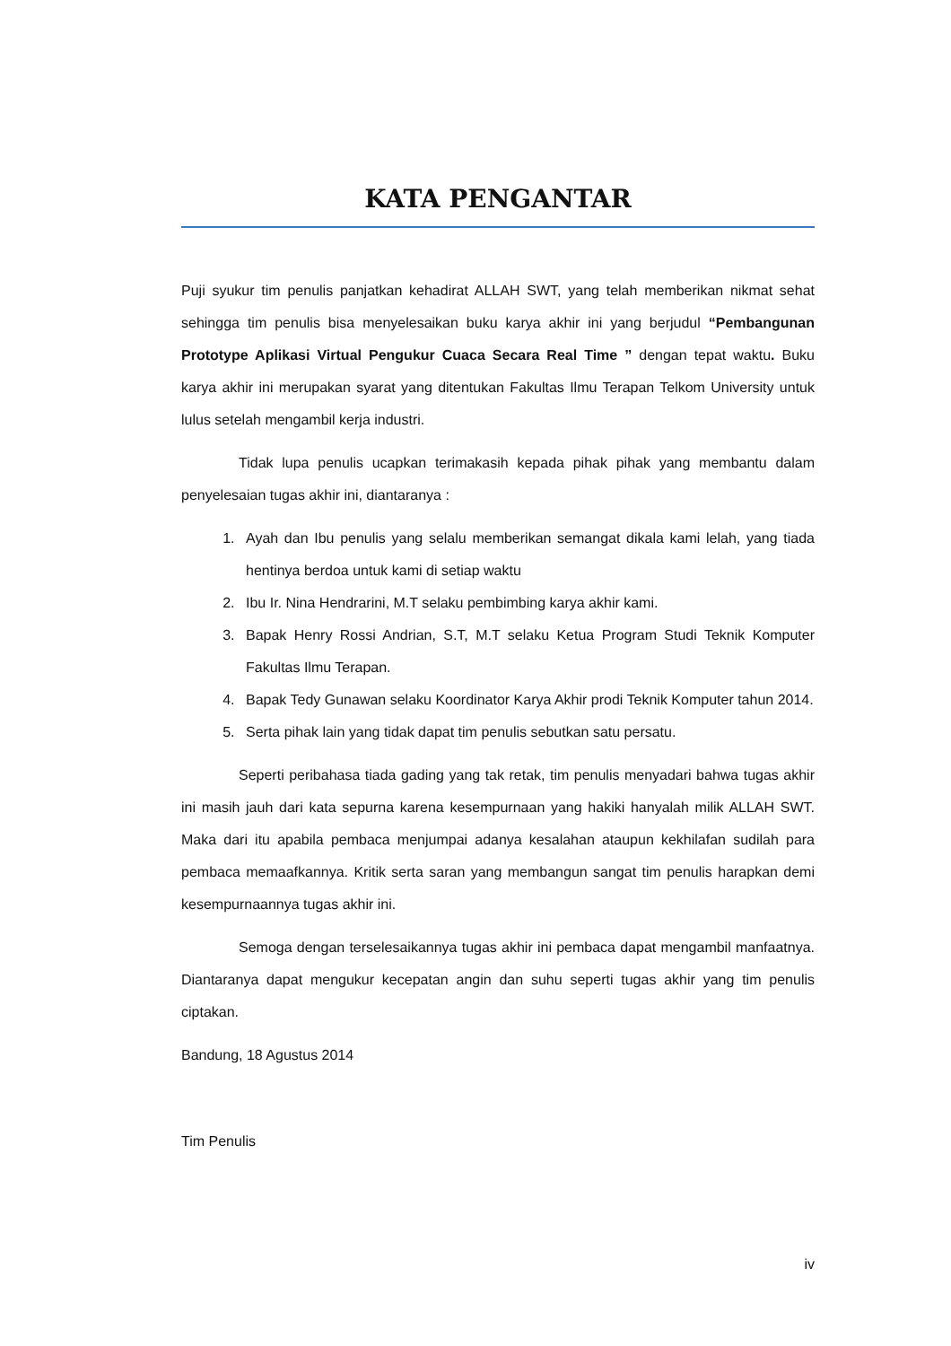KATA PENGANTAR
Puji syukur tim penulis panjatkan kehadirat ALLAH SWT, yang telah memberikan nikmat sehat sehingga tim penulis bisa menyelesaikan buku karya akhir ini yang berjudul “Pembangunan Prototype Aplikasi Virtual Pengukur Cuaca Secara Real Time ” dengan tepat waktu. Buku karya akhir ini merupakan syarat yang ditentukan Fakultas Ilmu Terapan Telkom University untuk lulus setelah mengambil kerja industri.
Tidak lupa penulis ucapkan terimakasih kepada pihak pihak yang membantu dalam penyelesaian tugas akhir ini, diantaranya :
1. Ayah dan Ibu penulis yang selalu memberikan semangat dikala kami lelah, yang tiada hentinya berdoa untuk kami di setiap waktu
2. Ibu Ir. Nina Hendrarini, M.T selaku pembimbing karya akhir kami.
3. Bapak Henry Rossi Andrian, S.T, M.T selaku Ketua Program Studi Teknik Komputer Fakultas Ilmu Terapan.
4. Bapak Tedy Gunawan selaku Koordinator Karya Akhir prodi Teknik Komputer tahun 2014.
5. Serta pihak lain yang tidak dapat tim penulis sebutkan satu persatu.
Seperti peribahasa tiada gading yang tak retak, tim penulis menyadari bahwa tugas akhir ini masih jauh dari kata sepurna karena kesempurnaan yang hakiki hanyalah milik ALLAH SWT. Maka dari itu apabila pembaca menjumpai adanya kesalahan ataupun kekhilafan sudilah para pembaca memaafkannya. Kritik serta saran yang membangun sangat tim penulis harapkan demi kesempurnaannya tugas akhir ini.
Semoga dengan terselesaikannya tugas akhir ini pembaca dapat mengambil manfaatnya. Diantaranya dapat mengukur kecepatan angin dan suhu seperti tugas akhir yang tim penulis ciptakan.
Bandung, 18 Agustus 2014
Tim Penulis
iv